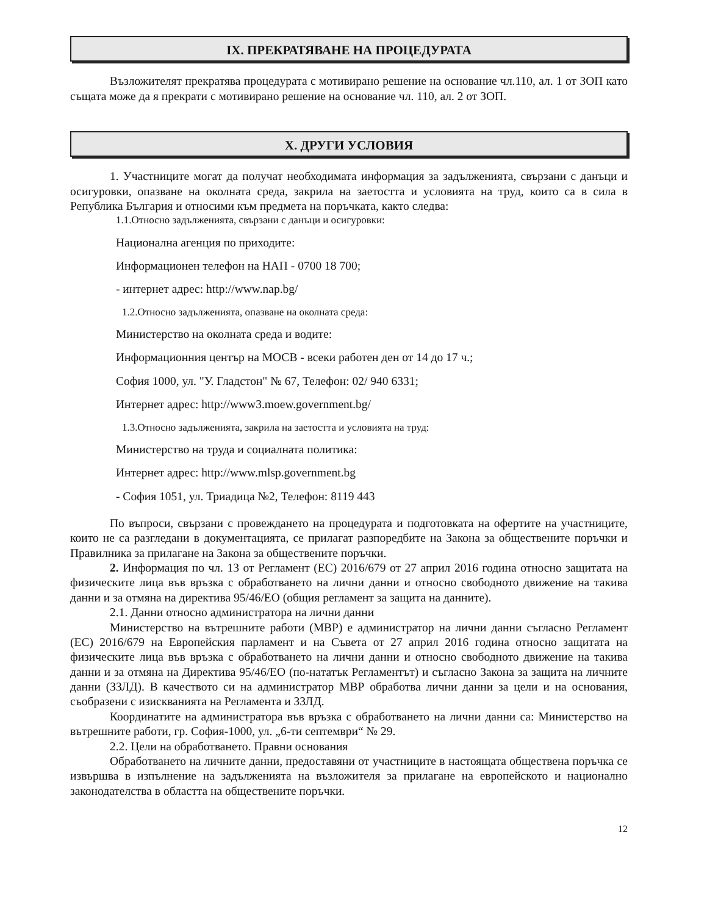IX. ПРЕКРАТЯВАНЕ НА ПРОЦЕДУРАТА
Възложителят прекратява процедурата с мотивирано решение на основание чл.110, ал. 1 от ЗОП като същата може да я прекрати с мотивирано решение на основание чл. 110, ал. 2 от ЗОП.
X. ДРУГИ УСЛОВИЯ
1. Участниците могат да получат необходимата информация за задълженията, свързани с данъци и осигуровки, опазване на околната среда, закрила на заетостта и условията на труд, които са в сила в Република България и относими към предмета на поръчката, както следва:
1.1.Относно задълженията, свързани с данъци и осигуровки:
Национална агенция по приходите:
Информационен телефон на НАП - 0700 18 700;
- интернет адрес: http://www.nap.bg/
1.2.Относно задълженията, опазване на околната среда:
Министерство на околната среда и водите:
Информационния център на МОСВ - всеки работен ден от 14 до 17 ч.;
София 1000, ул. "У. Гладстон" № 67, Телефон: 02/ 940 6331;
Интернет адрес: http://www3.moew.government.bg/
1.3.Относно задълженията, закрила на заетостта и условията на труд:
Министерство на труда и социалната политика:
Интернет адрес: http://www.mlsp.government.bg
- София 1051, ул. Триадица №2, Телефон: 8119 443
По въпроси, свързани с провеждането на процедурата и подготовката на офертите на участниците, които не са разгледани в документацията, се прилагат разпоредбите на Закона за обществените поръчки и Правилника за прилагане на Закона за обществените поръчки.
2. Информация по чл. 13 от Регламент (ЕС) 2016/679 от 27 април 2016 година относно защитата на физическите лица във връзка с обработването на лични данни и относно свободното движение на такива данни и за отмяна на директива 95/46/ЕО (общия регламент за защита на данните).
2.1. Данни относно администратора на лични данни
Министерство на вътрешните работи (МВР) е администратор на лични данни съгласно Регламент (ЕС) 2016/679 на Европейския парламент и на Съвета от 27 април 2016 година относно защитата на физическите лица във връзка с обработването на лични данни и относно свободното движение на такива данни и за отмяна на Директива 95/46/ЕО (по-нататък Регламентът) и съгласно Закона за защита на личните данни (ЗЗЛД). В качеството си на администратор МВР обработва лични данни за цели и на основания, съобразени с изискванията на Регламента и ЗЗЛД.
Координатите на администратора във връзка с обработването на лични данни са: Министерство на вътрешните работи, гр. София-1000, ул. „6-ти септември“ № 29.
2.2. Цели на обработването. Правни основания
Обработването на личните данни, предоставяни от участниците в настоящата обществена поръчка се извършва в изпълнение на задълженията на възложителя за прилагане на европейското и национално законодателства в областта на обществените поръчки.
12